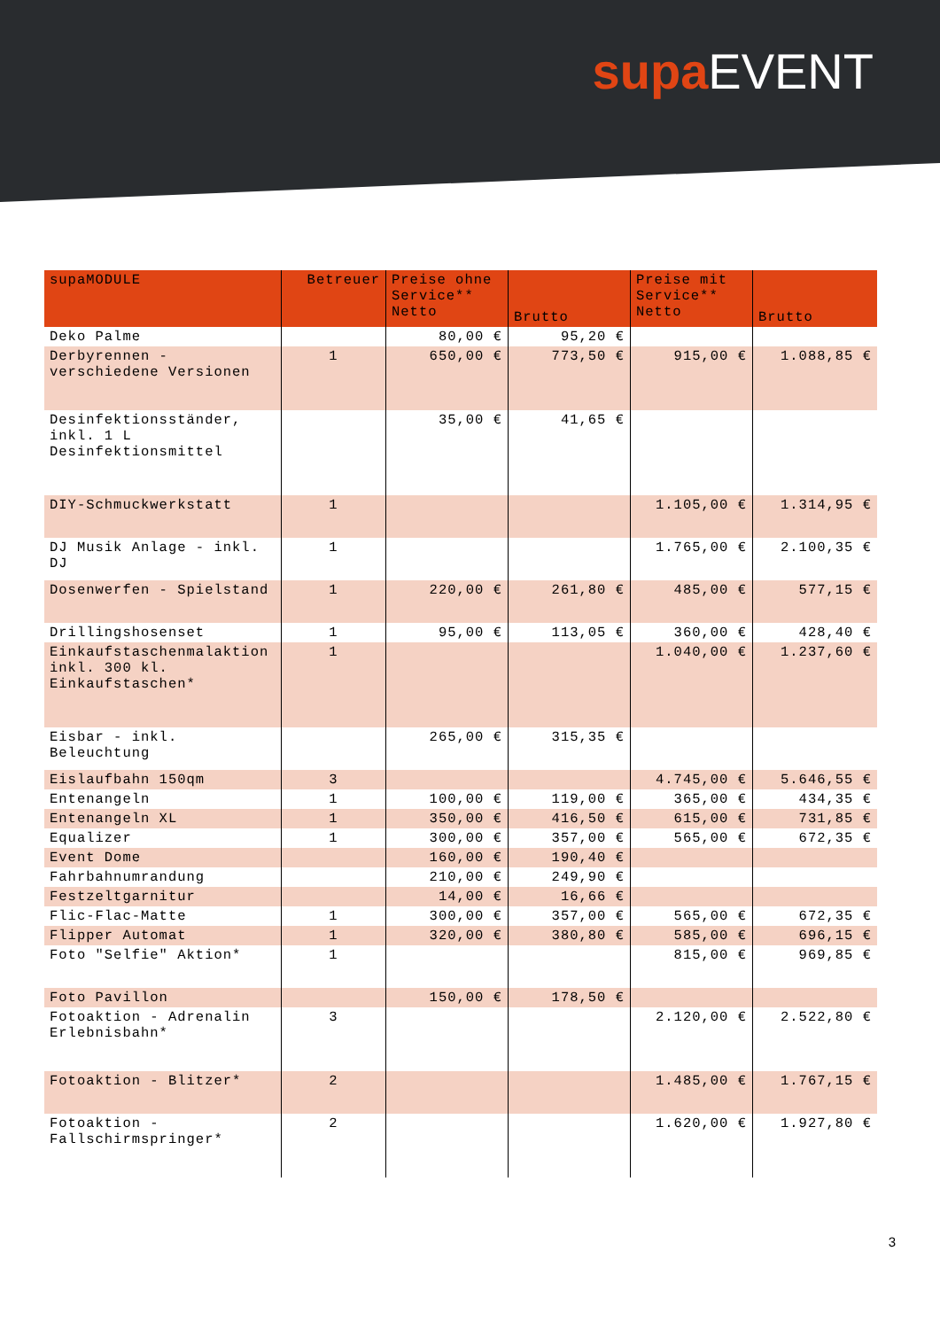supa EVENT
| supaMODULE | Betreuer | Preise ohne Service** Netto | Brutto | Preise mit Service** Netto | Brutto |
| --- | --- | --- | --- | --- | --- |
| Deko Palme | | 80,00 € | 95,20 € | | |
| Derbyrennen - verschiedene Versionen | 1 | 650,00 € | 773,50 € | 915,00 € | 1.088,85 € |
| Desinfektionsständer, inkl. 1 L Desinfektionsmittel | | 35,00 € | 41,65 € | | |
| DIY-Schmuckwerkstatt | 1 | | | 1.105,00 € | 1.314,95 € |
| DJ Musik Anlage - inkl. DJ | 1 | | | 1.765,00 € | 2.100,35 € |
| Dosenwerfen - Spielstand | 1 | 220,00 € | 261,80 € | 485,00 € | 577,15 € |
| Drillingshosenset | 1 | 95,00 € | 113,05 € | 360,00 € | 428,40 € |
| Einkaufstaschenmalaktion inkl. 300 kl. Einkaufstaschen* | 1 | | | 1.040,00 € | 1.237,60 € |
| Eisbar - inkl. Beleuchtung | | 265,00 € | 315,35 € | | |
| Eislaufbahn 150qm | 3 | | | 4.745,00 € | 5.646,55 € |
| Entenangeln | 1 | 100,00 € | 119,00 € | 365,00 € | 434,35 € |
| Entenangeln XL | 1 | 350,00 € | 416,50 € | 615,00 € | 731,85 € |
| Equalizer | 1 | 300,00 € | 357,00 € | 565,00 € | 672,35 € |
| Event Dome | | 160,00 € | 190,40 € | | |
| Fahrbahnumrandung | | 210,00 € | 249,90 € | | |
| Festzeltgarnitur | | 14,00 € | 16,66 € | | |
| Flic-Flac-Matte | 1 | 300,00 € | 357,00 € | 565,00 € | 672,35 € |
| Flipper Automat | 1 | 320,00 € | 380,80 € | 585,00 € | 696,15 € |
| Foto "Selfie" Aktion* | 1 | | | 815,00 € | 969,85 € |
| Foto Pavillon | | 150,00 € | 178,50 € | | |
| Fotoaktion - Adrenalin Erlebnisbahn* | 3 | | | 2.120,00 € | 2.522,80 € |
| Fotoaktion - Blitzer* | 2 | | | 1.485,00 € | 1.767,15 € |
| Fotoaktion - Fallschirmspringer* | 2 | | | 1.620,00 € | 1.927,80 € |
3